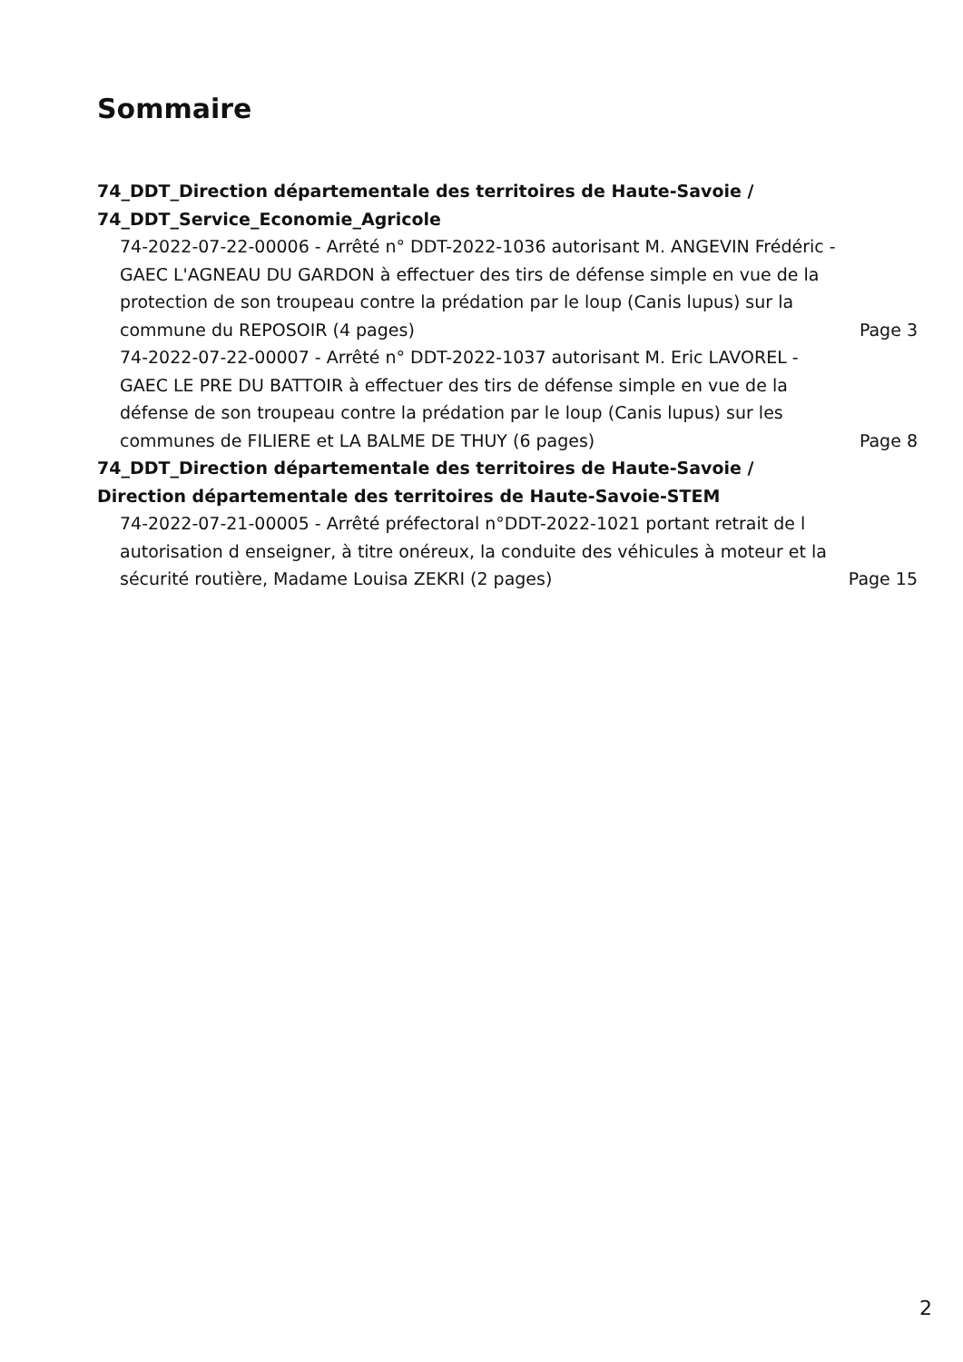Sommaire
74_DDT_Direction départementale des territoires de Haute-Savoie /
74_DDT_Service_Economie_Agricole
74-2022-07-22-00006 - Arrêté n° DDT-2022-1036 autorisant M. ANGEVIN Frédéric - GAEC L'AGNEAU DU GARDON à effectuer des tirs de défense simple en vue de la protection de son troupeau contre la prédation par le loup (Canis lupus) sur la commune du REPOSOIR (4 pages)
Page 3
74-2022-07-22-00007 - Arrêté n° DDT-2022-1037 autorisant M. Eric LAVOREL - GAEC LE PRE DU BATTOIR à effectuer des tirs de défense simple en vue de la défense de son troupeau contre la prédation par le loup (Canis lupus) sur les communes de FILIERE et LA BALME DE THUY (6 pages)
Page 8
74_DDT_Direction départementale des territoires de Haute-Savoie /
Direction départementale des territoires de Haute-Savoie-STEM
74-2022-07-21-00005 - Arrêté préfectoral n°DDT-2022-1021 portant retrait de l autorisation d enseigner, à titre onéreux, la conduite des véhicules à moteur et la sécurité routière, Madame Louisa ZEKRI (2 pages)
Page 15
2